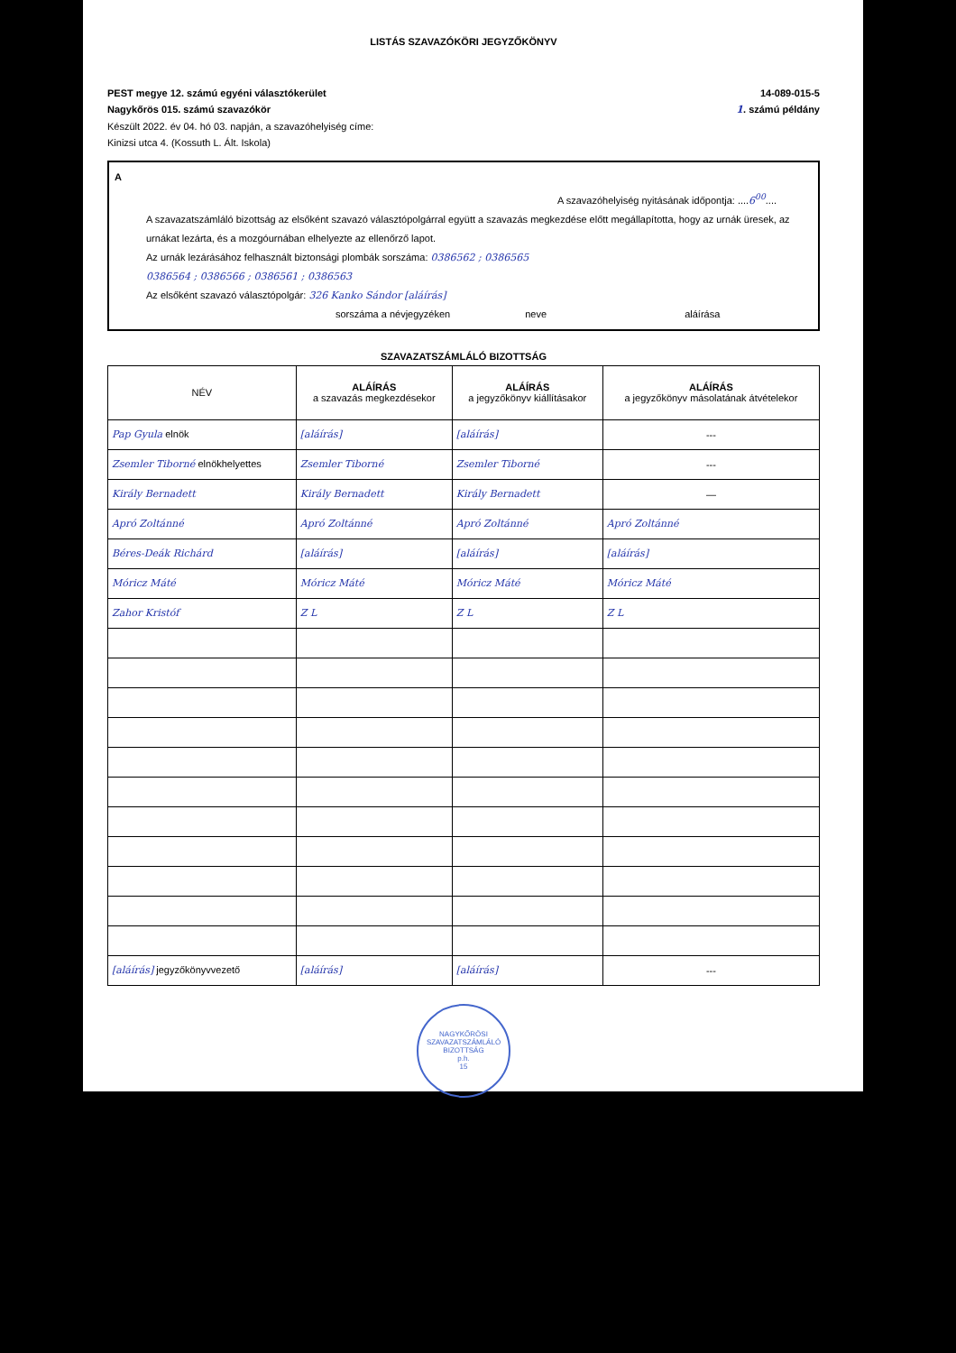LISTÁS SZAVAZÓKÖRI JEGYZŐKÖNYV
PEST megye 12. számú egyéni választókerület 14-089-015-5
Nagykőrös 015. számú szavazókör 1. számú példány
Készült 2022. év 04. hó 03. napján, a szavazóhelyiség címe:
Kinizsi utca 4. (Kossuth L. Ált. Iskola)
A
A szavazóhelyiség nyitásának időpontja: ....6<sup>00</sup>....
A szavazatszámláló bizottság az elsőként szavazó választópolgárral együtt a szavazás megkezdése előtt megállapította, hogy az urnák üresek, az urnákat lezárta, és a mozgóurnában elhelyezte az ellenőrző lapot.
Az urnák lezárásához felhasznált biztonsági plombák sorszáma: 0386562 ; 0386565
0386564 ; 0386566 ; 0386561 ; 0386563
Az elsőként szavazó választópolgár: 326 Kanko Sándor [aláírás]
sorszáma a névjegyzéken neve aláírása
SZAVAZATSZÁMLÁLÓ BIZOTTSÁG
| NÉV | ALÁÍRÁS a szavazás megkezdésekor | ALÁÍRÁS a jegyzőkönyv kiállításakor | ALÁÍRÁS a jegyzőkönyv másolatának átvételekor |
| --- | --- | --- | --- |
| Pap Gyula elnök | [aláírás] | [aláírás] | --- |
| Zsemler Tiborné elnökhelyettes | Zsemler Tiborné | Zsemler Tiborné | --- |
| Király Bernadett | Király Bernadett | Király Bernadett | — |
| Apró Zoltánné | Apró Zoltánné | Apró Zoltánné | Apró Zoltánné |
| Béres-Deák Richárd | [aláírás] | [aláírás] | [aláírás] |
| Móricz Máté | Móricz Máté | Móricz Máté | Móricz Máté |
| Zahor Kristóf | Z L | Z L | Z L |
| [aláírás] jegyzőkönyvvezető | [aláírás] | [aláírás] | --- |
NAGYKŐRÖSI SZAVAZATSZÁMLÁLÓ BIZOTTSÁG
p.h.
15